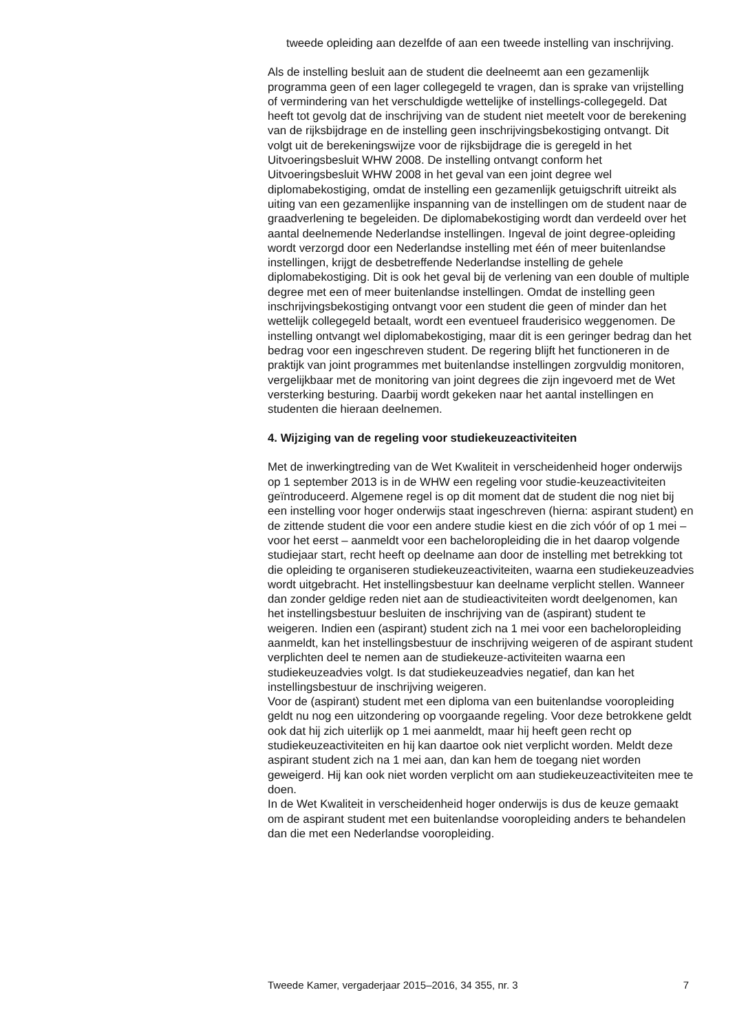tweede opleiding aan dezelfde of aan een tweede instelling van inschrijving.
Als de instelling besluit aan de student die deelneemt aan een gezamenlijk programma geen of een lager collegegeld te vragen, dan is sprake van vrijstelling of vermindering van het verschuldigde wettelijke of instellings-collegegeld. Dat heeft tot gevolg dat de inschrijving van de student niet meetelt voor de berekening van de rijksbijdrage en de instelling geen inschrijvingsbekostiging ontvangt. Dit volgt uit de berekeningswijze voor de rijksbijdrage die is geregeld in het Uitvoeringsbesluit WHW 2008. De instelling ontvangt conform het Uitvoeringsbesluit WHW 2008 in het geval van een joint degree wel diplomabekostiging, omdat de instelling een gezamenlijk getuigschrift uitreikt als uiting van een gezamenlijke inspanning van de instellingen om de student naar de graadverlening te begeleiden. De diplomabekostiging wordt dan verdeeld over het aantal deelnemende Nederlandse instellingen. Ingeval de joint degree-opleiding wordt verzorgd door een Nederlandse instelling met één of meer buitenlandse instellingen, krijgt de desbetreffende Nederlandse instelling de gehele diplomabekostiging. Dit is ook het geval bij de verlening van een double of multiple degree met een of meer buitenlandse instellingen. Omdat de instelling geen inschrijvingsbekostiging ontvangt voor een student die geen of minder dan het wettelijk collegegeld betaalt, wordt een eventueel frauderisico weggenomen. De instelling ontvangt wel diplomabekostiging, maar dit is een geringer bedrag dan het bedrag voor een ingeschreven student. De regering blijft het functioneren in de praktijk van joint programmes met buitenlandse instellingen zorgvuldig monitoren, vergelijkbaar met de monitoring van joint degrees die zijn ingevoerd met de Wet versterking besturing. Daarbij wordt gekeken naar het aantal instellingen en studenten die hieraan deelnemen.
4. Wijziging van de regeling voor studiekeuzeactiviteiten
Met de inwerkingtreding van de Wet Kwaliteit in verscheidenheid hoger onderwijs op 1 september 2013 is in de WHW een regeling voor studie-keuzeactiviteiten geïntroduceerd. Algemene regel is op dit moment dat de student die nog niet bij een instelling voor hoger onderwijs staat ingeschreven (hierna: aspirant student) en de zittende student die voor een andere studie kiest en die zich vóór of op 1 mei – voor het eerst – aanmeldt voor een bacheloropleiding die in het daarop volgende studiejaar start, recht heeft op deelname aan door de instelling met betrekking tot die opleiding te organiseren studiekeuzeactiviteiten, waarna een studiekeuzeadvies wordt uitgebracht. Het instellingsbestuur kan deelname verplicht stellen. Wanneer dan zonder geldige reden niet aan de studieactiviteiten wordt deelgenomen, kan het instellingsbestuur besluiten de inschrijving van de (aspirant) student te weigeren. Indien een (aspirant) student zich na 1 mei voor een bacheloropleiding aanmeldt, kan het instellingsbestuur de inschrijving weigeren of de aspirant student verplichten deel te nemen aan de studiekeuze-activiteiten waarna een studiekeuzeadvies volgt. Is dat studiekeuzeadvies negatief, dan kan het instellingsbestuur de inschrijving weigeren.
Voor de (aspirant) student met een diploma van een buitenlandse vooropleiding geldt nu nog een uitzondering op voorgaande regeling. Voor deze betrokkene geldt ook dat hij zich uiterlijk op 1 mei aanmeldt, maar hij heeft geen recht op studiekeuzeactiviteiten en hij kan daartoe ook niet verplicht worden. Meldt deze aspirant student zich na 1 mei aan, dan kan hem de toegang niet worden geweigerd. Hij kan ook niet worden verplicht om aan studiekeuzeactiviteiten mee te doen.
In de Wet Kwaliteit in verscheidenheid hoger onderwijs is dus de keuze gemaakt om de aspirant student met een buitenlandse vooropleiding anders te behandelen dan die met een Nederlandse vooropleiding.
Tweede Kamer, vergaderjaar 2015–2016, 34 355, nr. 3 7